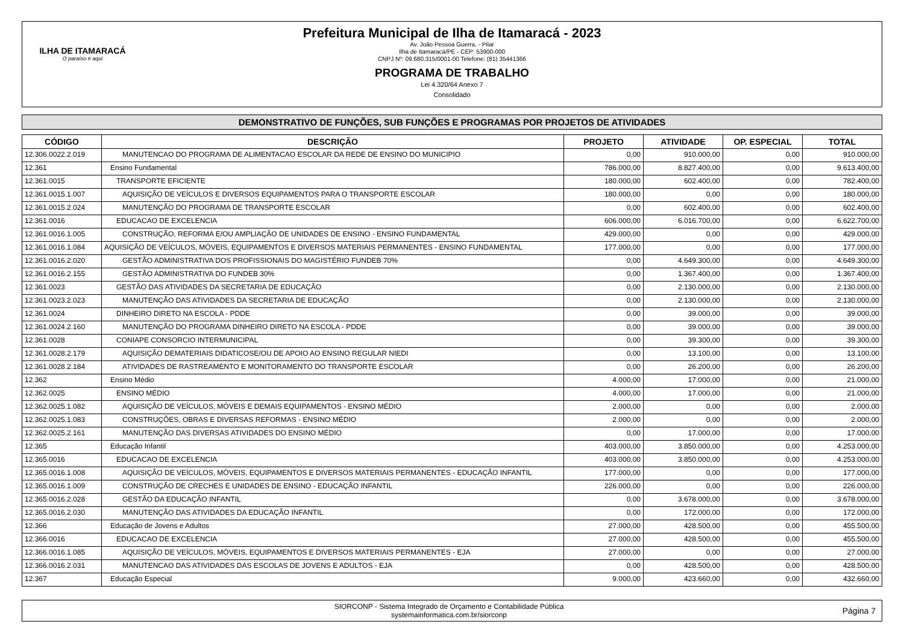ILHA DE ITAMARACÁ
O paraíso é aqui
Prefeitura Municipal de Ilha de Itamaracá - 2023
Av. João Pessoa Guerra, - Pilar
Ilha de Itamaracá/PE - CEP: 53900-000
CNPJ Nº: 09.680.315/0001-00 Telefone: (81) 35441366
PROGRAMA DE TRABALHO
Lei 4.320/64 Anexo 7
Consolidado
DEMONSTRATIVO DE FUNÇÕES, SUB FUNÇÕES E PROGRAMAS POR PROJETOS DE ATIVIDADES
| CÓDIGO | DESCRIÇÃO | PROJETO | ATIVIDADE | OP. ESPECIAL | TOTAL |
| --- | --- | --- | --- | --- | --- |
| 12.306.0022.2.019 | MANUTENCAO DO PROGRAMA DE ALIMENTACAO ESCOLAR DA REDE DE ENSINO DO MUNICIPIO | 0,00 | 910.000,00 | 0,00 | 910.000,00 |
| 12.361 | Ensino Fundamental | 786.000,00 | 8.827.400,00 | 0,00 | 9.613.400,00 |
| 12.361.0015 | TRANSPORTE EFICIENTE | 180.000,00 | 602.400,00 | 0,00 | 782.400,00 |
| 12.361.0015.1.007 | AQUISIÇÃO DE VEÍCULOS E DIVERSOS EQUIPAMENTOS PARA O TRANSPORTE ESCOLAR | 180.000,00 | 0,00 | 0,00 | 180.000,00 |
| 12.361.0015.2.024 | MANUTENÇÃO DO PROGRAMA DE TRANSPORTE ESCOLAR | 0,00 | 602.400,00 | 0,00 | 602.400,00 |
| 12.361.0016 | EDUCACAO DE EXCELENCIA | 606.000,00 | 6.016.700,00 | 0,00 | 6.622.700,00 |
| 12.361.0016.1.005 | CONSTRUÇÃO, REFORMA E/OU AMPLIAÇÃO DE UNIDADES DE ENSINO - ENSINO FUNDAMENTAL | 429.000,00 | 0,00 | 0,00 | 429.000,00 |
| 12.361.0016.1.084 | AQUISIÇÃO DE VEÍCULOS, MÓVEIS, EQUIPAMENTOS E DIVERSOS MATERIAIS PERMANENTES - ENSINO FUNDAMENTAL | 177.000,00 | 0,00 | 0,00 | 177.000,00 |
| 12.361.0016.2.020 | GESTÃO ADMINISTRATIVA DOS PROFISSIONAIS DO MAGISTÉRIO FUNDEB 70% | 0,00 | 4.649.300,00 | 0,00 | 4.649.300,00 |
| 12.361.0016.2.155 | GESTÃO ADMINISTRATIVA DO FUNDEB 30% | 0,00 | 1.367.400,00 | 0,00 | 1.367.400,00 |
| 12.361.0023 | GESTÃO DAS ATIVIDADES DA SECRETARIA DE EDUCAÇÃO | 0,00 | 2.130.000,00 | 0,00 | 2.130.000,00 |
| 12.361.0023.2.023 | MANUTENÇÃO DAS ATIVIDADES DA SECRETARIA DE EDUCAÇÃO | 0,00 | 2.130.000,00 | 0,00 | 2.130.000,00 |
| 12.361.0024 | DINHEIRO DIRETO NA ESCOLA - PDDE | 0,00 | 39.000,00 | 0,00 | 39.000,00 |
| 12.361.0024.2.160 | MANUTENÇÃO DO PROGRAMA DINHEIRO DIRETO NA ESCOLA - PDDE | 0,00 | 39.000,00 | 0,00 | 39.000,00 |
| 12.361.0028 | CONIAPE CONSORCIO INTERMUNICIPAL | 0,00 | 39.300,00 | 0,00 | 39.300,00 |
| 12.361.0028.2.179 | AQUISIÇÃO DEMATERIAIS DIDATICOSE/OU DE APOIO AO ENSINO REGULAR NIEDI | 0,00 | 13.100,00 | 0,00 | 13.100,00 |
| 12.361.0028.2.184 | ATIVIDADES DE RASTREAMENTO E MONITORAMENTO DO TRANSPORTE ESCOLAR | 0,00 | 26.200,00 | 0,00 | 26.200,00 |
| 12.362 | Ensino Médio | 4.000,00 | 17.000,00 | 0,00 | 21.000,00 |
| 12.362.0025 | ENSINO MÉDIO | 4.000,00 | 17.000,00 | 0,00 | 21.000,00 |
| 12.362.0025.1.082 | AQUISIÇÃO DE VEÍCULOS, MÓVEIS E DEMAIS EQUIPAMENTOS - ENSINO MÉDIO | 2.000,00 | 0,00 | 0,00 | 2.000,00 |
| 12.362.0025.1.083 | CONSTRUÇÕES, OBRAS E DIVERSAS REFORMAS - ENSINO MÉDIO | 2.000,00 | 0,00 | 0,00 | 2.000,00 |
| 12.362.0025.2.161 | MANUTENÇÃO DAS DIVERSAS ATIVIDADES DO ENSINO MÉDIO | 0,00 | 17.000,00 | 0,00 | 17.000,00 |
| 12.365 | Educação Infantil | 403.000,00 | 3.850.000,00 | 0,00 | 4.253.000,00 |
| 12.365.0016 | EDUCACAO DE EXCELENCIA | 403.000,00 | 3.850.000,00 | 0,00 | 4.253.000,00 |
| 12.365.0016.1.008 | AQUISIÇÃO DE VEÍCULOS, MÓVEIS, EQUIPAMENTOS E DIVERSOS MATERIAIS PERMANENTES - EDUCAÇÃO INFANTIL | 177.000,00 | 0,00 | 0,00 | 177.000,00 |
| 12.365.0016.1.009 | CONSTRUÇÃO DE CRECHES E UNIDADES DE ENSINO - EDUCAÇÃO INFANTIL | 226.000,00 | 0,00 | 0,00 | 226.000,00 |
| 12.365.0016.2.028 | GESTÃO DA EDUCAÇÃO INFANTIL | 0,00 | 3.678.000,00 | 0,00 | 3.678.000,00 |
| 12.365.0016.2.030 | MANUTENÇÃO DAS ATIVIDADES DA EDUCAÇÃO INFANTIL | 0,00 | 172.000,00 | 0,00 | 172.000,00 |
| 12.366 | Educação de Jovens e Adultos | 27.000,00 | 428.500,00 | 0,00 | 455.500,00 |
| 12.366.0016 | EDUCACAO DE EXCELENCIA | 27.000,00 | 428.500,00 | 0,00 | 455.500,00 |
| 12.366.0016.1.085 | AQUISIÇÃO DE VEÍCULOS, MÓVEIS, EQUIPAMENTOS E DIVERSOS MATERIAIS PERMANENTES - EJA | 27.000,00 | 0,00 | 0,00 | 27.000,00 |
| 12.366.0016.2.031 | MANUTENCAO DAS ATIVIDADES DAS ESCOLAS DE JOVENS E ADULTOS - EJA | 0,00 | 428.500,00 | 0,00 | 428.500,00 |
| 12.367 | Educação Especial | 9.000,00 | 423.660,00 | 0,00 | 432.660,00 |
SIORCONP - Sistema Integrado de Orçamento e Contabilidade Pública
systemainformatica.com.br/siorconp
Página 7